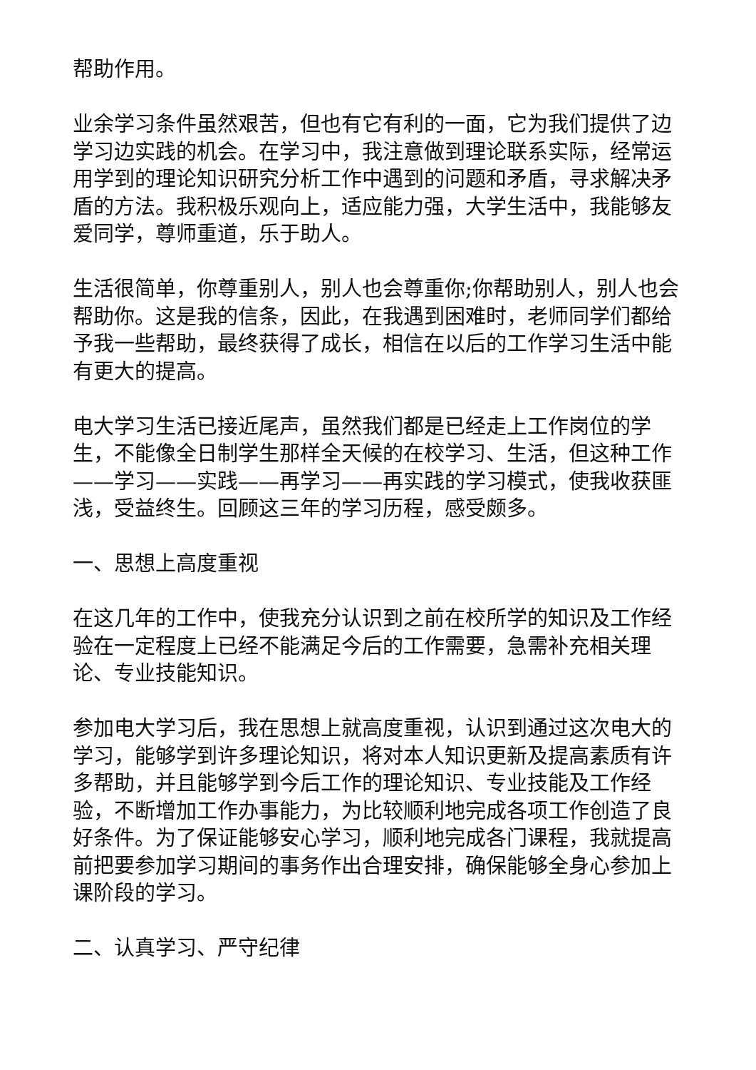帮助作用。
业余学习条件虽然艰苦，但也有它有利的一面，它为我们提供了边学习边实践的机会。在学习中，我注意做到理论联系实际，经常运用学到的理论知识研究分析工作中遇到的问题和矛盾，寻求解决矛盾的方法。我积极乐观向上，适应能力强，大学生活中，我能够友爱同学，尊师重道，乐于助人。
生活很简单，你尊重别人，别人也会尊重你;你帮助别人，别人也会帮助你。这是我的信条，因此，在我遇到困难时，老师同学们都给予我一些帮助，最终获得了成长，相信在以后的工作学习生活中能有更大的提高。
电大学习生活已接近尾声，虽然我们都是已经走上工作岗位的学生，不能像全日制学生那样全天候的在校学习、生活，但这种工作——学习——实践——再学习——再实践的学习模式，使我收获匪浅，受益终生。回顾这三年的学习历程，感受颇多。
一、思想上高度重视
在这几年的工作中，使我充分认识到之前在校所学的知识及工作经验在一定程度上已经不能满足今后的工作需要，急需补充相关理论、专业技能知识。
参加电大学习后，我在思想上就高度重视，认识到通过这次电大的学习，能够学到许多理论知识，将对本人知识更新及提高素质有许多帮助，并且能够学到今后工作的理论知识、专业技能及工作经验，不断增加工作办事能力，为比较顺利地完成各项工作创造了良好条件。为了保证能够安心学习，顺利地完成各门课程，我就提高前把要参加学习期间的事务作出合理安排，确保能够全身心参加上课阶段的学习。
二、认真学习、严守纪律